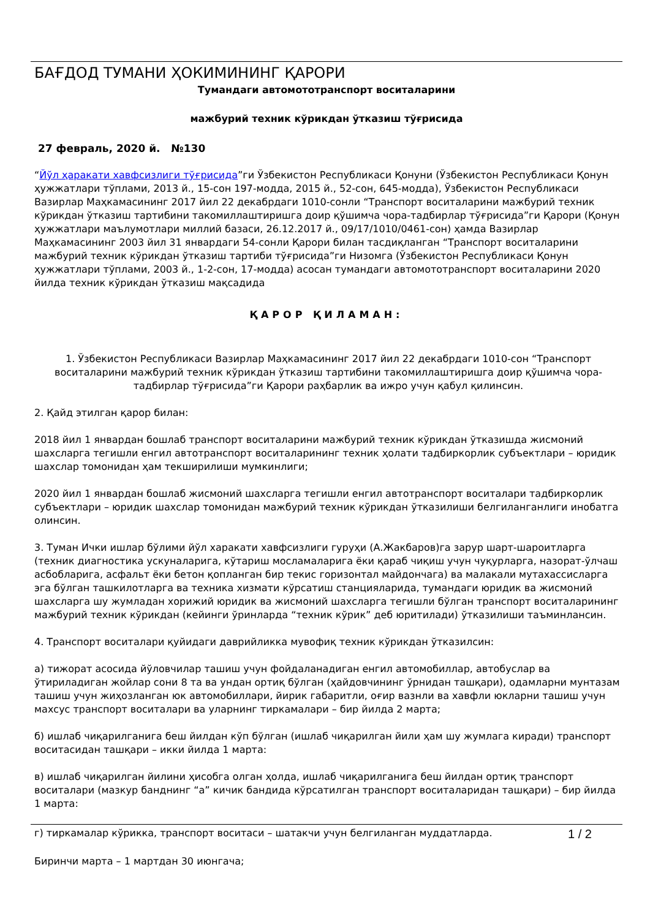БАҒДОД ТУМАНИ ҲОКИМИНИНГ ҚАРОРИ
Тумандаги автомототранспорт воситаларини
мажбурий техник кўрикдан ўтказиш тўғрисида
27 февраль, 2020 й. №130
“Йўл ҳаракати хавфсизлиги тўғрисида”ги Ўзбекистон Республикаси Қонуни (Ўзбекистон Республикаси Қонун ҳужжатлари тўплами, 2013 й., 15-сон 197-модда, 2015 й., 52-сон, 645-модда), Ўзбекистон Республикаси Вазирлар Маҳкамасининг 2017 йил 22 декабрдаги 1010-сонли “Транспорт воситаларини мажбурий техник кўрикдан ўтказиш тартибини такомиллаштиришга доир қўшимча чора-тадбирлар тўғрисида”ги Қарори (Қонун ҳужжатлари маълумотлари миллий базаси, 26.12.2017 й., 09/17/1010/0461-сон) ҳамда Вазирлар Маҳкамасининг 2003 йил 31 январдаги 54-сонли Қарори билан тасдиқланган “Транспорт воситаларини мажбурий техник кўрикдан ўтказиш тартиби тўғрисида”ги Низомга (Ўзбекистон Республикаси Қонун ҳужжатлари тўплами, 2003 й., 1-2-сон, 17-модда) асосан тумандаги автомототранспорт воситаларини 2020 йилда техник кўрикдан ўтказиш мақсадида
ҚАРОР ҚИЛАМАН:
1. Ўзбекистон Республикаси Вазирлар Маҳкамасининг 2017 йил 22 декабрдаги 1010-сон “Транспорт воситаларини мажбурий техник кўрикдан ўтказиш тартибини такомиллаштиришга доир қўшимча чора-тадбирлар тўғрисида”ги Қарори раҳбарлик ва ижро учун қабул қилинсин.
2. Қайд этилган қарор билан:
2018 йил 1 январдан бошлаб транспорт воситаларини мажбурий техник кўрикдан ўтказишда жисмоний шахсларга тегишли енгил автотранспорт воситаларининг техник ҳолати тадбиркорлик субъектлари – юридик шахслар томонидан ҳам текширилиши мумкинлиги;
2020 йил 1 январдан бошлаб жисмоний шахсларга тегишли енгил автотранспорт воситалари тадбиркорлик субъектлари – юридик шахслар томонидан мажбурий техник кўрикдан ўтказилиши белгиланганлиги инобатга олинсин.
3. Туман Ички ишлар бўлими йўл харакати хавфсизлиги гуруҳи (А.Жакбаров)га зарур шарт-шароитларга (техник диагностика ускуналарига, кўтариш мосламаларига ёки қараб чиқиш учун чуқурларга, назорат-ўлчаш асбобларига, асфальт ёки бетон қопланган бир текис горизонтал майдончага) ва малакали мутахассисларга эга бўлган ташкилотларга ва техника хизмати кўрсатиш станцияларида, тумандаги юридик ва жисмоний шахсларга шу жумладан хорижий юридик ва жисмоний шахсларга тегишли бўлган транспорт воситаларининг мажбурий техник кўрикдан (кейинги ўринларда “техник кўрик” деб юритилади) ўтказилиши таъминлансин.
4. Транспорт воситалари қуйидаги даврийликка мувофиқ техник кўрикдан ўтказилсин:
а) тижорат асосида йўловчилар ташиш учун фойдаланадиган енгил автомобиллар, автобуслар ва ўтириладиган жойлар сони 8 та ва ундан ортиқ бўлган (ҳайдовчининг ўрнидан ташқари), одамларни мунтазам ташиш учун жиҳозланган юк автомобиллари, йирик габаритли, оғир вазнли ва хавфли юкларни ташиш учун махсус транспорт воситалари ва уларнинг тиркамалари – бир йилда 2 марта;
б) ишлаб чиқарилганига беш йилдан кўп бўлган (ишлаб чиқарилган йили ҳам шу жумлага киради) транспорт воситасидан ташқари – икки йилда 1 марта:
в) ишлаб чиқарилган йилини ҳисобга олган ҳолда, ишлаб чиқарилганига беш йилдан ортиқ транспорт воситалари (мазкур банднинг “а” кичик бандида кўрсатилган транспорт воситаларидан ташқари) – бир йилда 1 марта:
г) тиркамалар кўрикка, транспорт воситаси – шатакчи учун белгиланган муддатларда. 1 / 2
Биринчи марта – 1 мартдан 30 июнгача;